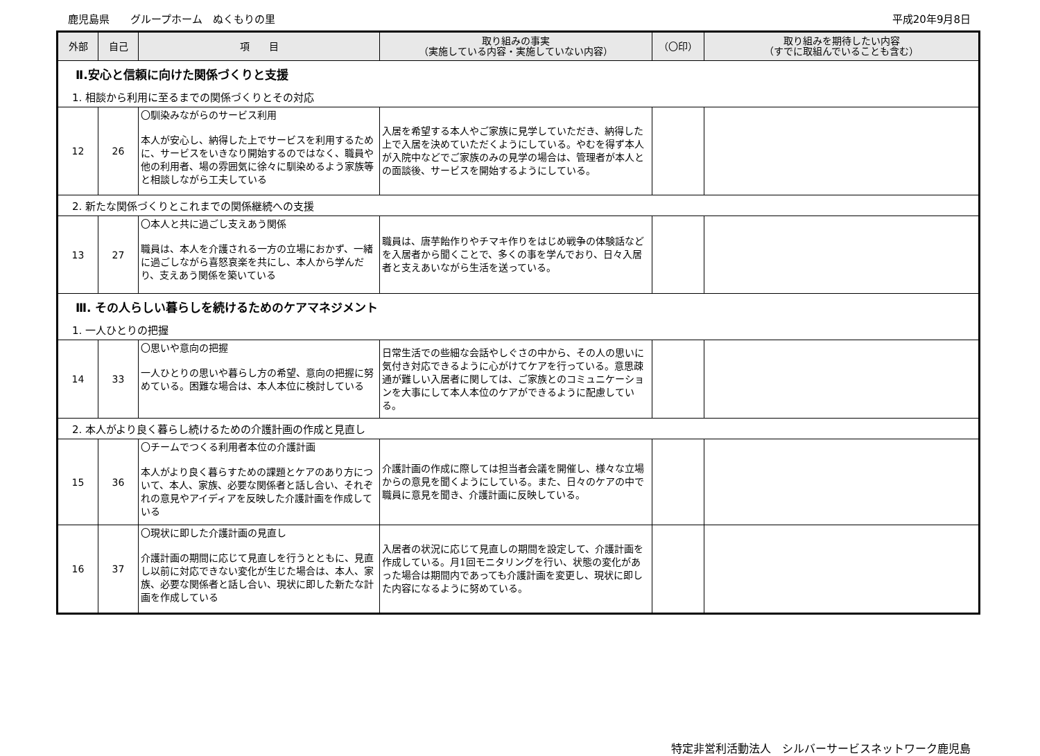鹿児島県　　グループホーム　ぬくもりの里 平成20年9月8日
| 外部 | 自己 | 項 目 | 取り組みの事実 （実施している内容・実施していない内容） | （〇印） | 取り組みを期待したい内容 （すでに取組んでいることも含む） |
| --- | --- | --- | --- | --- | --- |
| Ⅱ.安心と信頼に向けた関係づくりと支援 | | | | | |
| 1. 相談から利用に至るまでの関係づくりとその対応 | | | | | |
| 12 | 26 | 〇馴染みながらのサービス利用 本人が安心し、納得した上でサービスを利用するために、サービスをいきなり開始するのではなく、職員や他の利用者、場の雰囲気に徐々に馴染めるよう家族等と相談しながら工夫している | 入居を希望する本人やご家族に見学していただき、納得した上で入居を決めていただくようにしている。やむを得ず本人が入院中などでご家族のみの見学の場合は、管理者が本人との面談後、サービスを開始するようにしている。 | | |
| 2. 新たな関係づくりとこれまでの関係継続への支援 | | | | | |
| 13 | 27 | 〇本人と共に過ごし支えあう関係 職員は、本人を介護される一方の立場におかず、一緒に過ごしながら喜怒哀楽を共にし、本人から学んだり、支えあう関係を築いている | 職員は、唐芋飴作りやチマキ作りをはじめ戦争の体験話などを入居者から聞くことで、多くの事を学んでおり、日々入居者と支えあいながら生活を送っている。 | | |
| Ⅲ. その人らしい暮らしを続けるためのケアマネジメント | | | | | |
| 1. 一人ひとりの把握 | | | | | |
| 14 | 33 | 〇思いや意向の把握 一人ひとりの思いや暮らし方の希望、意向の把握に努めている。困難な場合は、本人本位に検討している | 日常生活での些細な会話やしぐさの中から、その人の思いに気付き対応できるように心がけてケアを行っている。意思疎通が難しい入居者に関しては、ご家族とのコミュニケーションを大事にして本人本位のケアができるように配慮している。 | | |
| 2. 本人がより良く暮らし続けるための介護計画の作成と見直し | | | | | |
| 15 | 36 | 〇チームでつくる利用者本位の介護計画 本人がより良く暮らすための課題とケアのあり方について、本人、家族、必要な関係者と話し合い、それぞれの意見やアイディアを反映した介護計画を作成している | 介護計画の作成に際しては担当者会議を開催し、様々な立場からの意見を聞くようにしている。また、日々のケアの中で職員に意見を聞き、介護計画に反映している。 | | |
| 16 | 37 | 〇現状に即した介護計画の見直し 介護計画の期間に応じて見直しを行うとともに、見直し以前に対応できない変化が生じた場合は、本人、家族、必要な関係者と話し合い、現状に即した新たな計画を作成している | 入居者の状況に応じて見直しの期間を設定して、介護計画を作成している。月1回モニタリングを行い、状態の変化があった場合は期間内であっても介護計画を変更し、現状に即した内容になるように努めている。 | | |
特定非営利活動法人　シルバーサービスネットワーク鹿児島